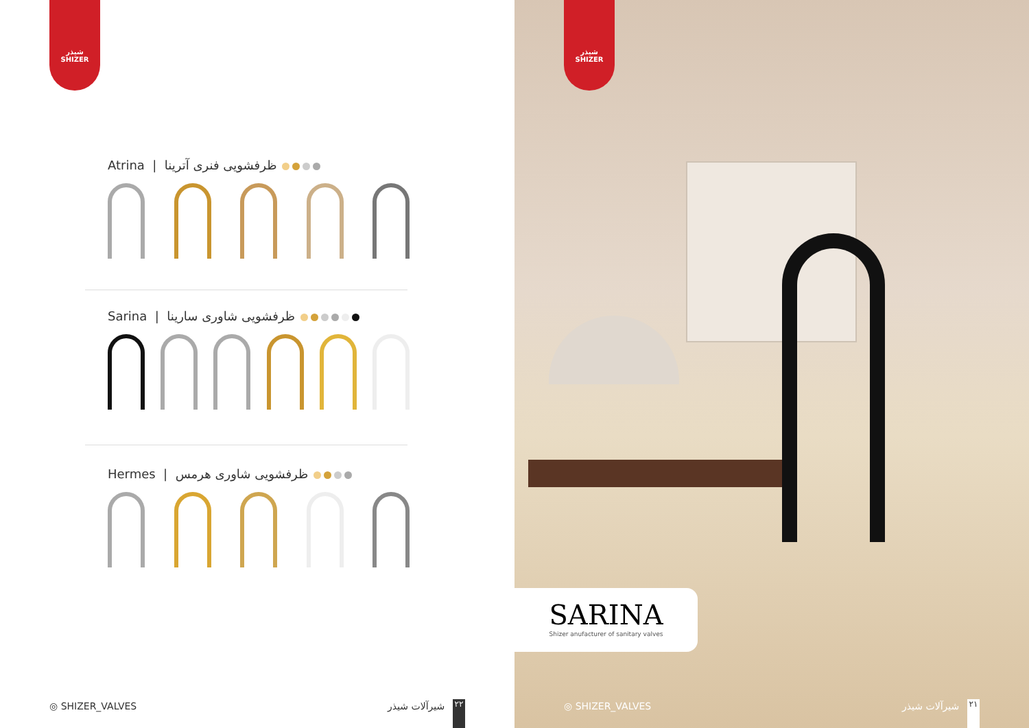شیذر
SHIZER
Atrina | ظرفشویی فنری آترینا
Sarina | ظرفشویی شاوری سارینا
Hermes | ظرفشویی شاوری هرمس
◎ SHIZER_VALVES شیرآلات شیذر
۲۲
شیذر
SHIZER
SARINA
Shizer anufacturer of sanitary valves
◎ SHIZER_VALVES شیرآلات شیذر
۲۱